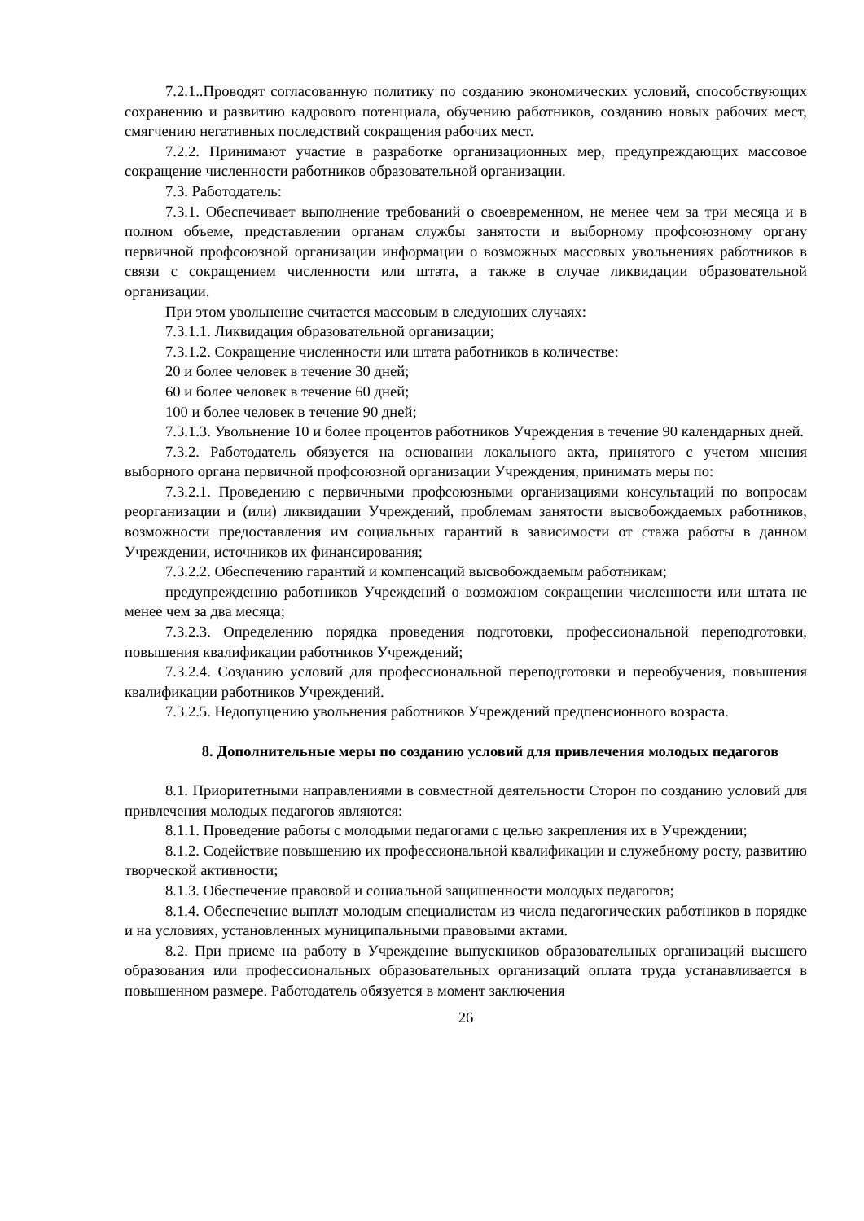7.2.1..Проводят согласованную политику по созданию экономических условий, способствующих сохранению и развитию кадрового потенциала, обучению работников, созданию новых рабочих мест, смягчению негативных последствий сокращения рабочих мест.
7.2.2. Принимают участие в разработке организационных мер, предупреждающих массовое сокращение численности работников образовательной организации.
7.3. Работодатель:
7.3.1. Обеспечивает выполнение требований о своевременном, не менее чем за три месяца и в полном объеме, представлении органам службы занятости и выборному профсоюзному органу первичной профсоюзной организации информации о возможных массовых увольнениях работников в связи с сокращением численности или штата, а также в случае ликвидации образовательной организации.
При этом увольнение считается массовым в следующих случаях:
7.3.1.1. Ликвидация образовательной организации;
7.3.1.2. Сокращение численности или штата работников в количестве:
20 и более человек в течение 30 дней;
60 и более человек в течение 60 дней;
100 и более человек в течение 90 дней;
7.3.1.3. Увольнение 10 и более процентов работников Учреждения в течение 90 календарных дней.
7.3.2. Работодатель обязуется на основании локального акта, принятого с учетом мнения выборного органа первичной профсоюзной организации Учреждения, принимать меры по:
7.3.2.1. Проведению с первичными профсоюзными организациями консультаций по вопросам реорганизации и (или) ликвидации Учреждений, проблемам занятости высвобождаемых работников, возможности предоставления им социальных гарантий в зависимости от стажа работы в данном Учреждении, источников их финансирования;
7.3.2.2. Обеспечению гарантий и компенсаций высвобождаемым работникам;
предупреждению работников Учреждений о возможном сокращении численности или штата не менее чем за два месяца;
7.3.2.3. Определению порядка проведения подготовки, профессиональной переподготовки, повышения квалификации работников Учреждений;
7.3.2.4. Созданию условий для профессиональной переподготовки и переобучения, повышения квалификации работников Учреждений.
7.3.2.5. Недопущению увольнения работников Учреждений предпенсионного возраста.
8. Дополнительные меры по созданию условий для привлечения молодых педагогов
8.1. Приоритетными направлениями в совместной деятельности Сторон по созданию условий для привлечения молодых педагогов являются:
8.1.1. Проведение работы с молодыми педагогами с целью закрепления их в Учреждении;
8.1.2. Содействие повышению их профессиональной квалификации и служебному росту, развитию творческой активности;
8.1.3. Обеспечение правовой и социальной защищенности молодых педагогов;
8.1.4. Обеспечение выплат молодым специалистам из числа педагогических работников в порядке и на условиях, установленных муниципальными правовыми актами.
8.2. При приеме на работу в Учреждение выпускников образовательных организаций высшего образования или профессиональных образовательных организаций оплата труда устанавливается в повышенном размере. Работодатель обязуется в момент заключения
26